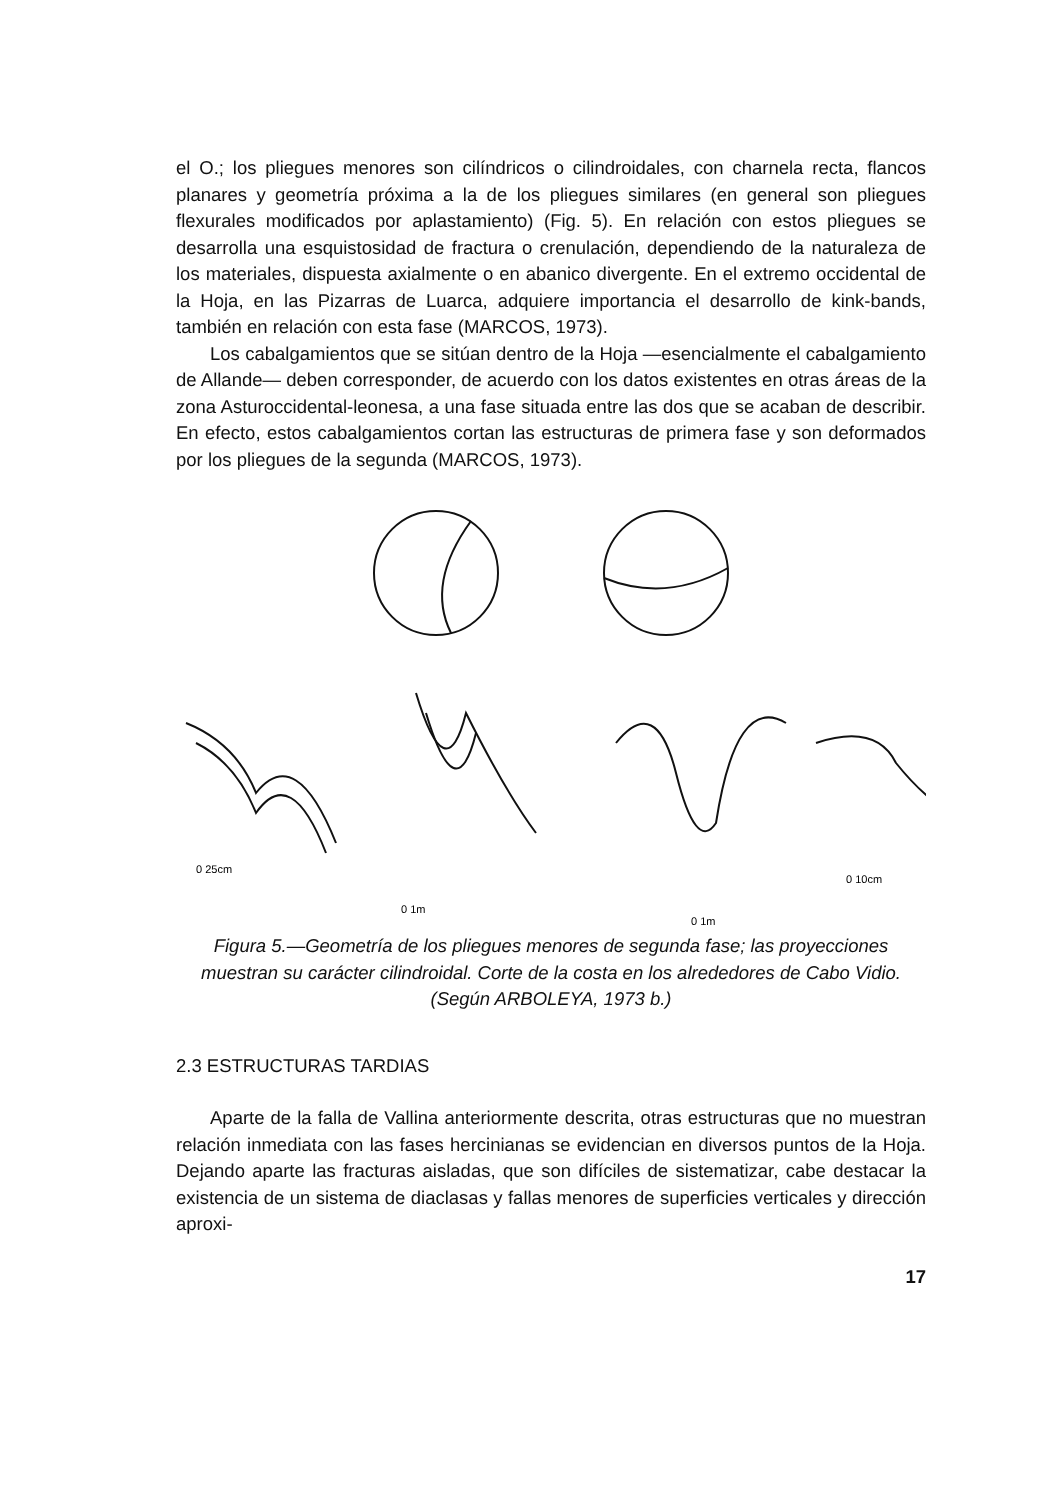el O.; los pliegues menores son cilíndricos o cilindroidales, con charnela recta, flancos planares y geometría próxima a la de los pliegues similares (en general son pliegues flexurales modificados por aplastamiento) (Fig. 5). En relación con estos pliegues se desarrolla una esquistosidad de fractura o crenulación, dependiendo de la naturaleza de los materiales, dispuesta axialmente o en abanico divergente. En el extremo occidental de la Hoja, en las Pizarras de Luarca, adquiere importancia el desarrollo de kink-bands, también en relación con esta fase (MARCOS, 1973).
Los cabalgamientos que se sitúan dentro de la Hoja —esencialmente el cabalgamiento de Allande— deben corresponder, de acuerdo con los datos existentes en otras áreas de la zona Asturoccidental-leonesa, a una fase situada entre las dos que se acaban de describir. En efecto, estos cabalgamientos cortan las estructuras de primera fase y son deformados por los pliegues de la segunda (MARCOS, 1973).
0 25cm
0 1m
0 1m
0 10cm
Figura 5.—Geometría de los pliegues menores de segunda fase; las proyecciones muestran su carácter cilindroidal. Corte de la costa en los alrededores de Cabo Vidio. (Según ARBOLEYA, 1973 b.)
2.3 ESTRUCTURAS TARDIAS
Aparte de la falla de Vallina anteriormente descrita, otras estructuras que no muestran relación inmediata con las fases hercinianas se evidencian en diversos puntos de la Hoja. Dejando aparte las fracturas aisladas, que son difíciles de sistematizar, cabe destacar la existencia de un sistema de diaclasas y fallas menores de superficies verticales y dirección aproxi-
17